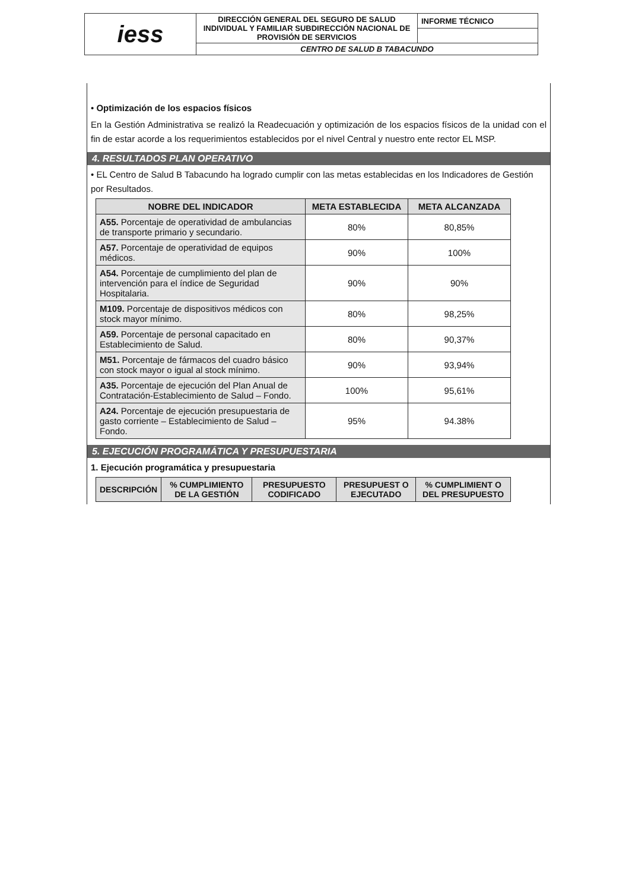| iess | DIRECCIÓN GENERAL DEL SEGURO DE SALUD INDIVIDUAL Y FAMILIAR SUBDIRECCIÓN NACIONAL DE PROVISIÓN DE SERVICIOS | INFORME TÉCNICO |
| | CENTRO DE SALUD B TABACUNDO | |
• Optimización de los espacios físicos
En la Gestión Administrativa se realizó la Readecuación y optimización de los espacios físicos de la unidad con el fin de estar acorde a los requerimientos establecidos por el nivel Central y nuestro ente rector EL MSP.
4. RESULTADOS PLAN OPERATIVO
• EL Centro de Salud B Tabacundo ha logrado cumplir con las metas establecidas en los Indicadores de Gestión por Resultados.
| NOBRE DEL INDICADOR | META ESTABLECIDA | META ALCANZADA |
| --- | --- | --- |
| A55. Porcentaje de operatividad de ambulancias de transporte primario y secundario. | 80% | 80,85% |
| A57. Porcentaje de operatividad de equipos médicos. | 90% | 100% |
| A54. Porcentaje de cumplimiento del plan de intervención para el índice de Seguridad Hospitalaria. | 90% | 90% |
| M109. Porcentaje de dispositivos médicos con stock mayor mínimo. | 80% | 98,25% |
| A59. Porcentaje de personal capacitado en Establecimiento de Salud. | 80% | 90,37% |
| M51. Porcentaje de fármacos del cuadro básico con stock mayor o igual al stock mínimo. | 90% | 93,94% |
| A35. Porcentaje de ejecución del Plan Anual de Contratación-Establecimiento de Salud – Fondo. | 100% | 95,61% |
| A24. Porcentaje de ejecución presupuestaria de gasto corriente – Establecimiento de Salud – Fondo. | 95% | 94.38% |
5. EJECUCIÓN PROGRAMÁTICA Y PRESUPUESTARIA
1. Ejecución programática y presupuestaria
| DESCRIPCIÓN | % CUMPLIMIENTO DE LA GESTIÓN | PRESUPUESTO CODIFICADO | PRESUPUEST O EJECUTADO | % CUMPLIMIENT O DEL PRESUPUESTO |
| --- | --- | --- | --- | --- |